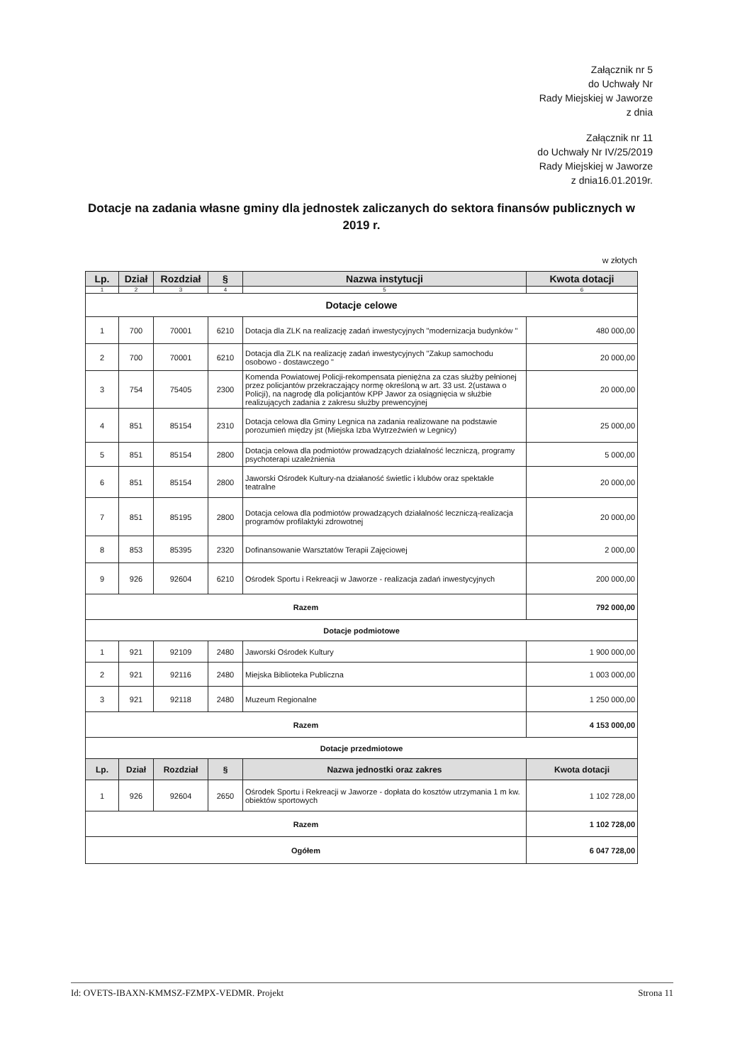Załącznik nr 5
do Uchwały Nr
Rady Miejskiej w Jaworze
z dnia
Załącznik nr 11
do Uchwały Nr IV/25/2019
Rady Miejskiej w Jaworze
z dnia16.01.2019r.
Dotacje na zadania własne gminy dla jednostek zaliczanych do sektora finansów publicznych w 2019 r.
w złotych
| Lp. | Dział | Rozdział | § | Nazwa instytucji | Kwota dotacji |
| --- | --- | --- | --- | --- | --- |
| 1 | 2 | 3 | 4 | 5 | 6 |
| Dotacje celowe | | | | | |
| 1 | 700 | 70001 | 6210 | Dotacja dla ZLK na realizację zadań inwestycyjnych "modernizacja budynków " | 480 000,00 |
| 2 | 700 | 70001 | 6210 | Dotacja dla ZLK na realizację zadań inwestycyjnych "Zakup samochodu osobowo - dostawczego " | 20 000,00 |
| 3 | 754 | 75405 | 2300 | Komenda Powiatowej Policji-rekompensata pieniężna za czas służby pełnionej przez policjantów przekraczający normę określoną w art. 33 ust. 2(ustawa o Policji), na nagrodę dla policjantów KPP Jawor za osiągnięcia w służbie realizujących zadania z zakresu służby prewencyjnej | 20 000,00 |
| 4 | 851 | 85154 | 2310 | Dotacja celowa dla Gminy Legnica na zadania realizowane na podstawie porozumień między jst (Miejska Izba Wytrzeźwień w Legnicy) | 25 000,00 |
| 5 | 851 | 85154 | 2800 | Dotacja celowa dla podmiotów prowadzących działalność leczniczą, programy psychoterapi uzależnienia | 5 000,00 |
| 6 | 851 | 85154 | 2800 | Jaworski Ośrodek Kultury-na działaność świetlic i klubów oraz spektakle teatralne | 20 000,00 |
| 7 | 851 | 85195 | 2800 | Dotacja celowa dla podmiotów prowadzących działalność leczniczą-realizacja programów profilaktyki zdrowotnej | 20 000,00 |
| 8 | 853 | 85395 | 2320 | Dofinansowanie Warsztatów Terapii Zajęciowej | 2 000,00 |
| 9 | 926 | 92604 | 6210 | Ośrodek Sportu i Rekreacji w Jaworze - realizacja zadań inwestycyjnych | 200 000,00 |
| Razem | | | | | 792 000,00 |
| Dotacje podmiotowe | | | | | |
| 1 | 921 | 92109 | 2480 | Jaworski Ośrodek Kultury | 1 900 000,00 |
| 2 | 921 | 92116 | 2480 | Miejska Biblioteka Publiczna | 1 003 000,00 |
| 3 | 921 | 92118 | 2480 | Muzeum Regionalne | 1 250 000,00 |
| Razem | | | | | 4 153 000,00 |
| Dotacje przedmiotowe | | | | | |
| Lp. | Dział | Rozdział | § | Nazwa jednostki oraz zakres | Kwota dotacji |
| 1 | 926 | 92604 | 2650 | Ośrodek Sportu i Rekreacji w Jaworze - dopłata do kosztów utrzymania 1 m kw. obiektów sportowych | 1 102 728,00 |
| Razem | | | | | 1 102 728,00 |
| Ogółem | | | | | 6 047 728,00 |
Id: OVETS-IBAXN-KMMSZ-FZMPX-VEDMR. Projekt Strona 11